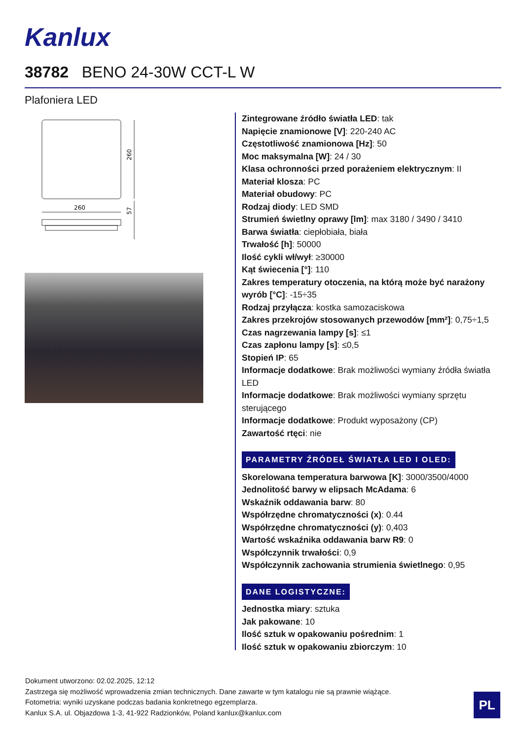Kanlux
38782 BENO 24-30W CCT-L W
Plafoniera LED
260
260
57
Zintegrowane źródło światła LED: tak
Napięcie znamionowe [V]: 220-240 AC
Częstotliwość znamionowa [Hz]: 50
Moc maksymalna [W]: 24 / 30
Klasa ochronności przed porażeniem elektrycznym: II
Materiał klosza: PC
Materiał obudowy: PC
Rodzaj diody: LED SMD
Strumień świetlny oprawy [lm]: max 3180 / 3490 / 3410
Barwa światła: ciepłobiała, biała
Trwałość [h]: 50000
Ilość cykli wł/wył: ≥30000
Kąt świecenia [°]: 110
Zakres temperatury otoczenia, na którą może być narażony wyrób [°C]: -15÷35
Rodzaj przyłącza: kostka samozaciskowa
Zakres przekrojów stosowanych przewodów [mm²]: 0,75÷1,5
Czas nagrzewania lampy [s]: ≤1
Czas zapłonu lampy [s]: ≤0,5
Stopień IP: 65
Informacje dodatkowe: Brak możliwości wymiany źródła światła LED
Informacje dodatkowe: Brak możliwości wymiany sprzętu sterującego
Informacje dodatkowe: Produkt wyposażony (CP)
Zawartość rtęci: nie
PARAMETRY ŹRÓDEŁ ŚWIATŁA LED I OLED:
Skorelowana temperatura barwowa [K]: 3000/3500/4000
Jednolitość barwy w elipsach McAdama: 6
Wskaźnik oddawania barw: 80
Współrzędne chromatyczności (x): 0.44
Współrzędne chromatyczności (y): 0,403
Wartość wskaźnika oddawania barw R9: 0
Współczynnik trwałości: 0,9
Współczynnik zachowania strumienia świetlnego: 0,95
DANE LOGISTYCZNE:
Jednostka miary: sztuka
Jak pakowane: 10
Ilość sztuk w opakowaniu pośrednim: 1
Ilość sztuk w opakowaniu zbiorczym: 10
Dokument utworzono: 02.02.2025, 12:12
Zastrzega się możliwość wprowadzenia zmian technicznych. Dane zawarte w tym katalogu nie są prawnie wiążące.
Fotometria: wyniki uzyskane podczas badania konkretnego egzemplarza.
Kanlux S.A. ul. Objazdowa 1-3, 41-922 Radzionków, Poland kanlux@kanlux.com
PL